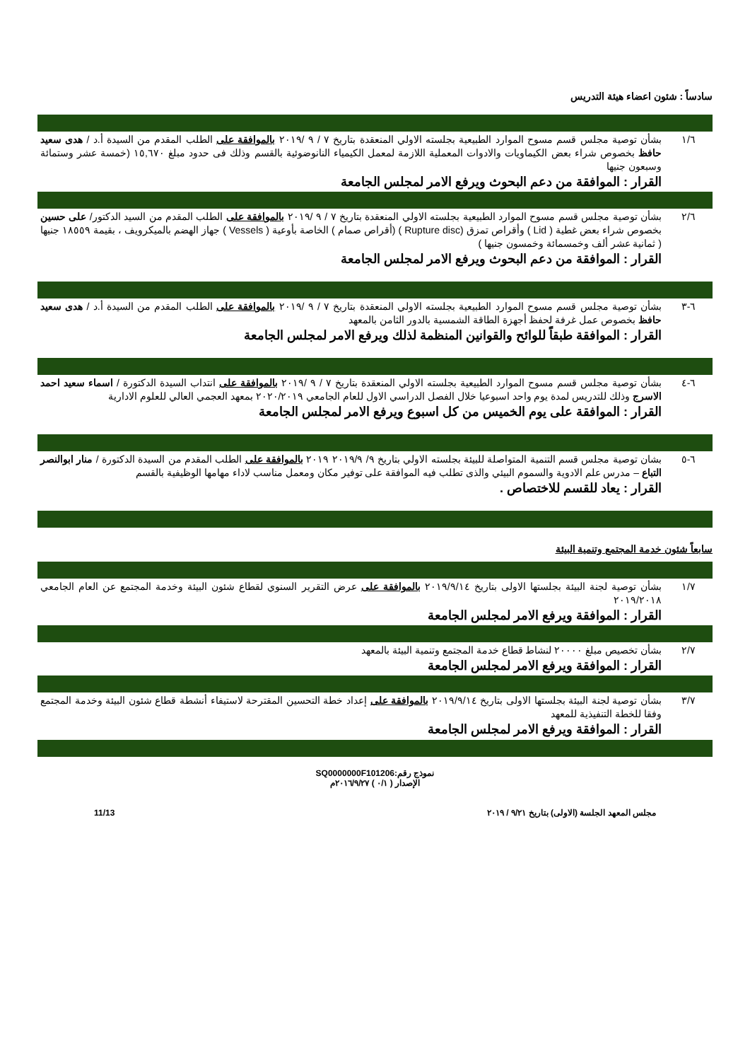سادساً : شئون اعضاء هيئة التدريس
| ١/٦ | بشأن توصية مجلس قسم مسوح الموارد الطبيعية بجلسته الاولي المنعقدة بتاريخ ٧ / ٩ /٢٠١٩ بالموافقة على الطلب المقدم من السيدة أ.د / هدى سعيد حافظ بخصوص شراء بعض الكيماويات والادوات المعملية اللازمة لمعمل الكيمياء النانوضوئية بالقسم وذلك فى حدود مبلغ ١٥,٦٧٠ (خمسة عشر وستمائة وسبعون جنيها القرار : الموافقة من دعم البحوث ويرفع الامر لمجلس الجامعة |
| ٢/٦ | بشأن توصية مجلس قسم مسوح الموارد الطبيعية بجلسته الاولي المنعقدة بتاريخ ٧ / ٩ /٢٠١٩ بالموافقة على الطلب المقدم من السيد الدكتور/ على حسين بخصوص شراء بعض غطية ( Lid ) وأقراص تمزق (Rupture disc ) (أقراص صمام ) الخاصة بأوعية ( Vessels ) جهاز الهضم بالميكرويف ، بقيمة ١٨٥٥٩ جنيها ( ثمانية عشر ألف وخمسمائة وخمسون جنيها ) القرار : الموافقة من دعم البحوث ويرفع الامر لمجلس الجامعة |
| ٦-٣ | بشأن توصية مجلس قسم مسوح الموارد الطبيعية بجلسته الاولي المنعقدة بتاريخ ٧ / ٩ /٢٠١٩ بالموافقة على الطلب المقدم من السيدة أ.د / هدى سعيد حافظ بخصوص عمل غرفة لحفظ أجهزة الطاقة الشمسية بالدور الثامن بالمعهد القرار : الموافقة طبقاً للوائح والقوانين المنظمة لذلك ويرفع الامر لمجلس الجامعة |
| ٦-٤ | بشأن توصية مجلس قسم مسوح الموارد الطبيعية بجلسته الاولي المنعقدة بتاريخ ٧ / ٩ /٢٠١٩ بالموافقة على انتداب السيدة الدكتورة / اسماء سعيد احمد الاسرج وذلك للتدريس لمدة يوم واحد اسبوعيا خلال الفصل الدراسي الاول للعام الجامعي ٢٠٢٠/٢٠١٩ بمعهد العجمي العالي للعلوم الادارية القرار : الموافقة على يوم الخميس من كل اسبوع ويرفع الامر لمجلس الجامعة |
| ٦-٥ | بشان توصية مجلس قسم التنمية المتواصلة للبيئة بجلسته الاولي بتاريخ ٩/ ٢٠١٩/٩ ٢٠١٩ بالموافقة على الطلب المقدم من السيدة الدكتورة / منار ابوالنصر التباع – مدرس علم الادوية والسموم البيئي والذى تطلب فيه الموافقة على توفير مكان ومعمل مناسب لاداء مهامها الوظيفية بالقسم القرار : يعاد للقسم للاختصاص . |
سابعاً شئون خدمة المجتمع وتنمية البيئة
| ١/٧ | بشأن توصية لجنة البيئة بجلستها الاولى بتاريخ ٢٠١٩/٩/١٤ بالموافقة على عرض التقرير السنوي لقطاع شئون البيئة وخدمة المجتمع عن العام الجامعي ٢٠١٩/٢٠١٨ القرار : الموافقة ويرفع الامر لمجلس الجامعة |
| ٢/٧ | بشأن تخصيص مبلغ ٢٠٠٠٠ لنشاط قطاع خدمة المجتمع وتنمية البيئة بالمعهد القرار : الموافقة ويرفع الامر لمجلس الجامعة |
| ٣/٧ | بشأن توصية لجنة البيئة بجلستها الاولى بتاريخ ٢٠١٩/٩/١٤ بالموافقة على إعداد خطة التحسين المقترحة لاستيفاء أنشطة قطاع شئون البيئة وخدمة المجتمع وفقا للخطة التنفيذية للمعهد القرار : الموافقة ويرفع الامر لمجلس الجامعة |
نموذج رقم:SQ0000000F101206
الإصدار ( ٠/١ ) ٢٠١٦/٩/٢٧م
مجلس المعهد الجلسة (الاولى) بتاريخ ٩/٢١ / ٢٠١٩ 11/13